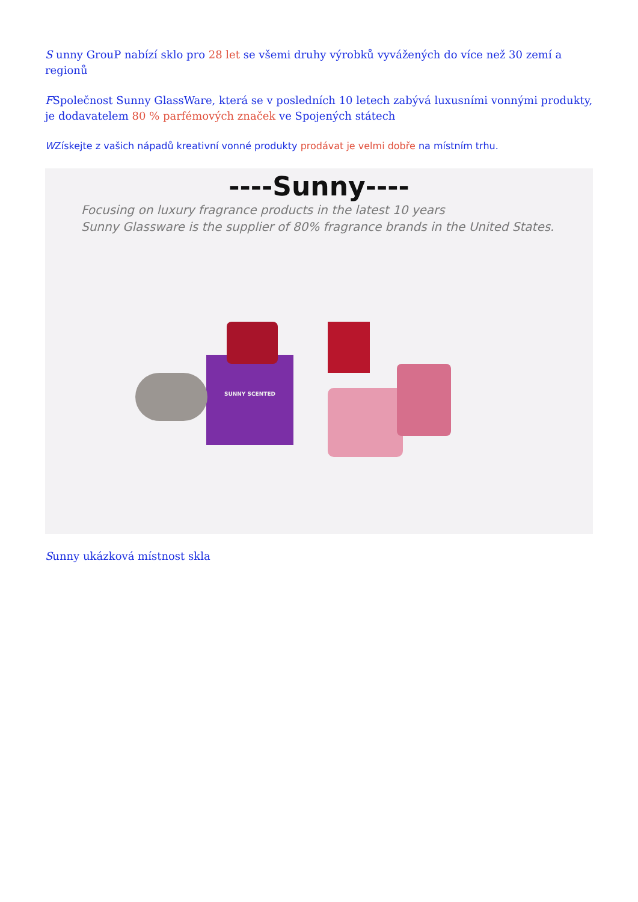S unny GrouP nabízí sklo pro 28 let se všemi druhy výrobků vyvážených do více než 30 zemí a regionů
FSpolečnost Sunny GlassWare, která se v posledních 10 letech zabývá luxusními vonnými produkty, je dodavatelem 80 % parfémových značek ve Spojených státech
WZískejte z vašich nápadů kreativní vonné produkty prodávat je velmi dobře na místním trhu.
----Sunny----
Focusing on luxury fragrance products in the latest 10 years
Sunny Glassware is the supplier of 80% fragrance brands in the United States.
SUNNY SCENTED
Sunny ukázková místnost skla